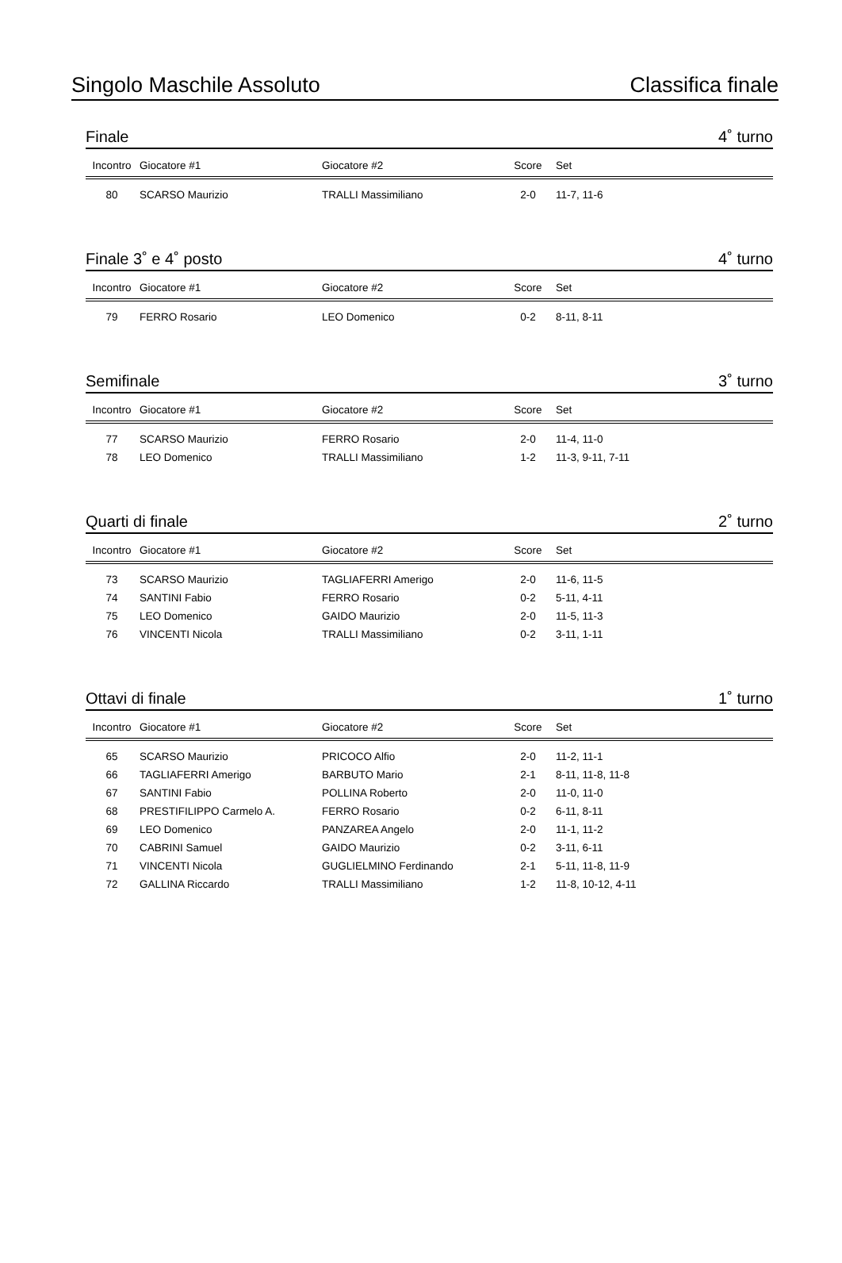Singolo Maschile Assoluto Classifica finale
Finale 4˚ turno
| Incontro | Giocatore #1 | Giocatore #2 | Score | Set |
| --- | --- | --- | --- | --- |
| 80 | SCARSO Maurizio | TRALLI Massimiliano | 2-0 | 11-7, 11-6 |
Finale 3˚ e 4˚ posto 4˚ turno
| Incontro | Giocatore #1 | Giocatore #2 | Score | Set |
| --- | --- | --- | --- | --- |
| 79 | FERRO Rosario | LEO Domenico | 0-2 | 8-11, 8-11 |
Semifinale 3˚ turno
| Incontro | Giocatore #1 | Giocatore #2 | Score | Set |
| --- | --- | --- | --- | --- |
| 77 | SCARSO Maurizio | FERRO Rosario | 2-0 | 11-4, 11-0 |
| 78 | LEO Domenico | TRALLI Massimiliano | 1-2 | 11-3, 9-11, 7-11 |
Quarti di finale 2˚ turno
| Incontro | Giocatore #1 | Giocatore #2 | Score | Set |
| --- | --- | --- | --- | --- |
| 73 | SCARSO Maurizio | TAGLIAFERRI Amerigo | 2-0 | 11-6, 11-5 |
| 74 | SANTINI Fabio | FERRO Rosario | 0-2 | 5-11, 4-11 |
| 75 | LEO Domenico | GAIDO Maurizio | 2-0 | 11-5, 11-3 |
| 76 | VINCENTI Nicola | TRALLI Massimiliano | 0-2 | 3-11, 1-11 |
Ottavi di finale 1˚ turno
| Incontro | Giocatore #1 | Giocatore #2 | Score | Set |
| --- | --- | --- | --- | --- |
| 65 | SCARSO Maurizio | PRICOCO Alfio | 2-0 | 11-2, 11-1 |
| 66 | TAGLIAFERRI Amerigo | BARBUTO Mario | 2-1 | 8-11, 11-8, 11-8 |
| 67 | SANTINI Fabio | POLLINA Roberto | 2-0 | 11-0, 11-0 |
| 68 | PRESTIFILIPPO Carmelo A. | FERRO Rosario | 0-2 | 6-11, 8-11 |
| 69 | LEO Domenico | PANZAREA Angelo | 2-0 | 11-1, 11-2 |
| 70 | CABRINI Samuel | GAIDO Maurizio | 0-2 | 3-11, 6-11 |
| 71 | VINCENTI Nicola | GUGLIELMINO Ferdinando | 2-1 | 5-11, 11-8, 11-9 |
| 72 | GALLINA Riccardo | TRALLI Massimiliano | 1-2 | 11-8, 10-12, 4-11 |